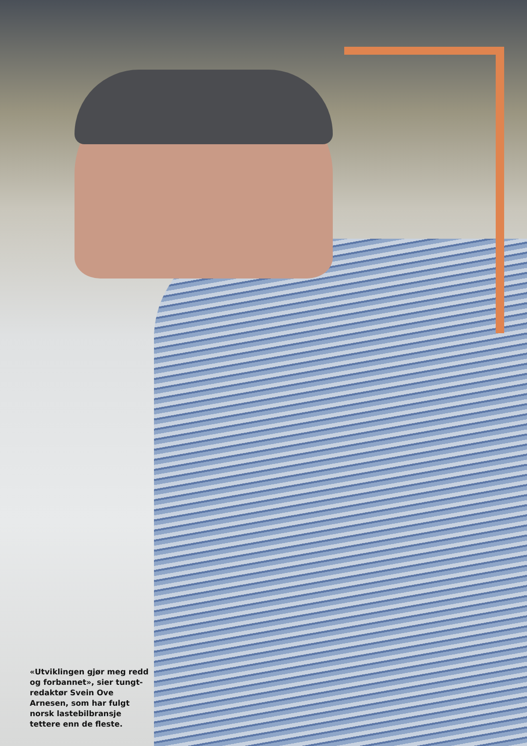«Utviklingen gjør meg redd og forbannet», sier tungt-redaktør Svein Ove Arnesen, som har fulgt norsk lastebilbransje tettere enn de fleste.